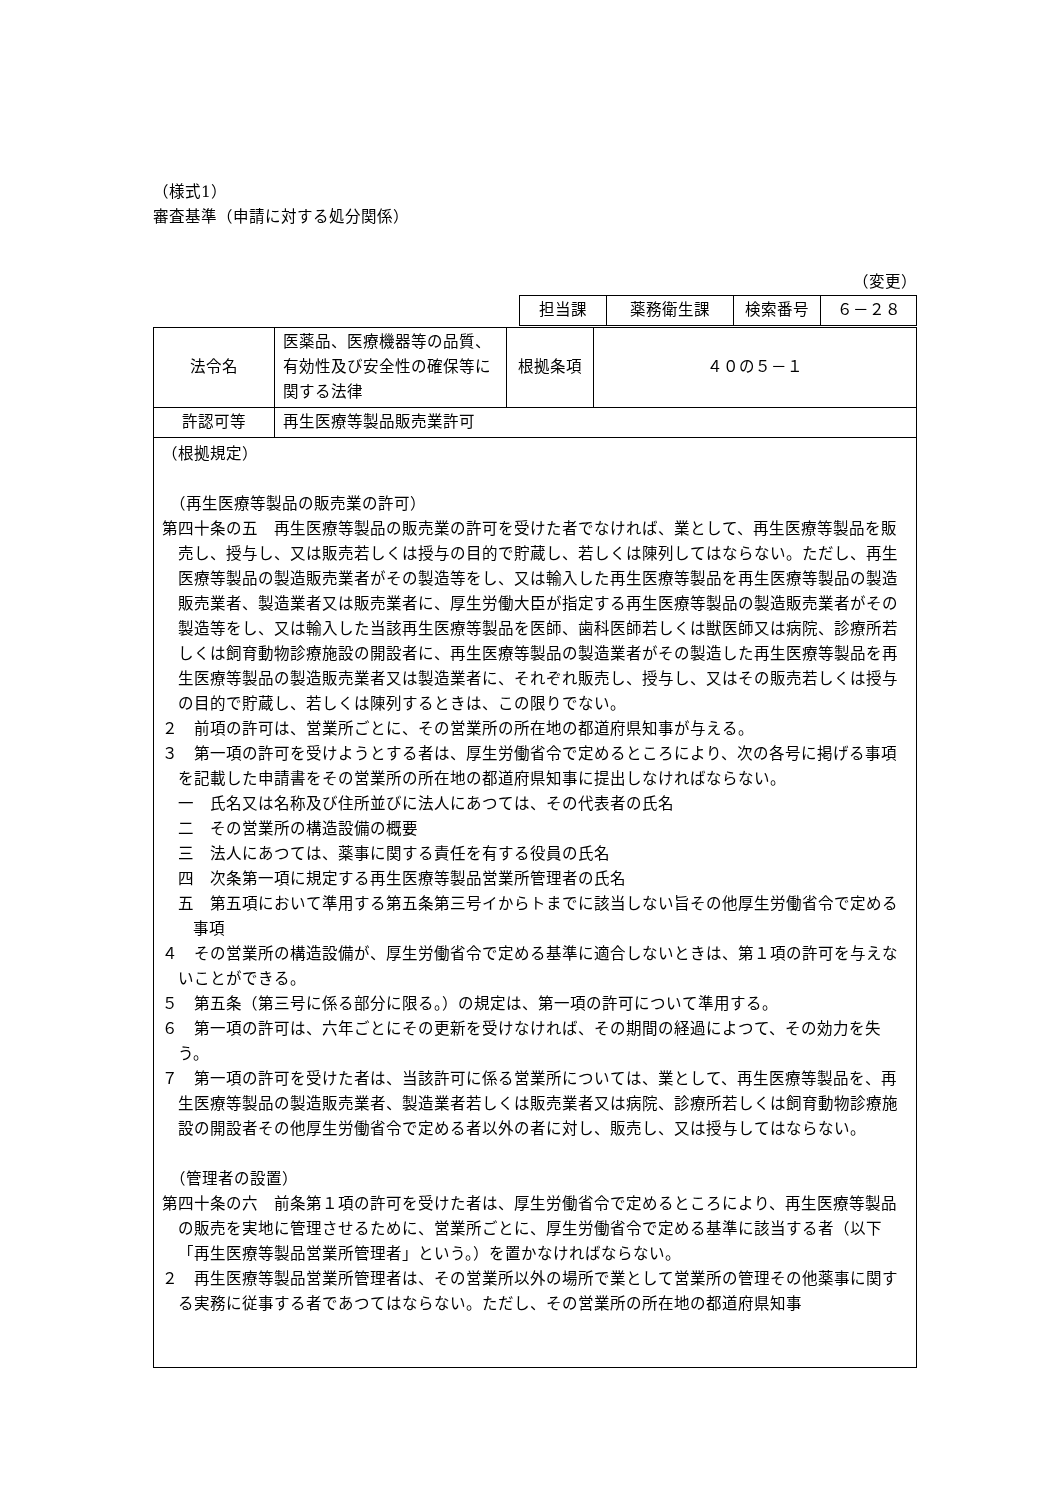（様式1）
審査基準（申請に対する処分関係）
（変更）
| | 担当課 | 薬務衛生課 | 検索番号 | ６－２８ |
| 法令名 | 医薬品、医療機器等の品質、有効性及び安全性の確保等に関する法律 | 根拠条項 | ４０の５－１ |
| 許認可等 | 再生医療等製品販売業許可 | | |
（根拠規定）
　（再生医療等製品の販売業の許可）
第四十条の五　再生医療等製品の販売業の許可を受けた者でなければ、業として、再生医療等製品を販売し、授与し、又は販売若しくは授与の目的で貯蔵し、若しくは陳列してはならない。ただし、再生医療等製品の製造販売業者がその製造等をし、又は輸入した再生医療等製品を再生医療等製品の製造販売業者、製造業者又は販売業者に、厚生労働大臣が指定する再生医療等製品の製造販売業者がその製造等をし、又は輸入した当該再生医療等製品を医師、歯科医師若しくは獣医師又は病院、診療所若しくは飼育動物診療施設の開設者に、再生医療等製品の製造業者がその製造した再生医療等製品を再生医療等製品の製造販売業者又は製造業者に、それぞれ販売し、授与し、又はその販売若しくは授与の目的で貯蔵し、若しくは陳列するときは、この限りでない。
２　前項の許可は、営業所ごとに、その営業所の所在地の都道府県知事が与える。
３　第一項の許可を受けようとする者は、厚生労働省令で定めるところにより、次の各号に掲げる事項を記載した申請書をその営業所の所在地の都道府県知事に提出しなければならない。
一　氏名又は名称及び住所並びに法人にあつては、その代表者の氏名
二　その営業所の構造設備の概要
三　法人にあつては、薬事に関する責任を有する役員の氏名
四　次条第一項に規定する再生医療等製品営業所管理者の氏名
五　第五項において準用する第五条第三号イからトまでに該当しない旨その他厚生労働省令で定める事項
４　その営業所の構造設備が、厚生労働省令で定める基準に適合しないときは、第１項の許可を与えないことができる。
５　第五条（第三号に係る部分に限る。）の規定は、第一項の許可について準用する。
６　第一項の許可は、六年ごとにその更新を受けなければ、その期間の経過によつて、その効力を失う。
７　第一項の許可を受けた者は、当該許可に係る営業所については、業として、再生医療等製品を、再生医療等製品の製造販売業者、製造業者若しくは販売業者又は病院、診療所若しくは飼育動物診療施設の開設者その他厚生労働省令で定める者以外の者に対し、販売し、又は授与してはならない。
　（管理者の設置）
第四十条の六　前条第１項の許可を受けた者は、厚生労働省令で定めるところにより、再生医療等製品の販売を実地に管理させるために、営業所ごとに、厚生労働省令で定める基準に該当する者（以下「再生医療等製品営業所管理者」という。）を置かなければならない。
２　再生医療等製品営業所管理者は、その営業所以外の場所で業として営業所の管理その他薬事に関する実務に従事する者であつてはならない。ただし、その営業所の所在地の都道府県知事